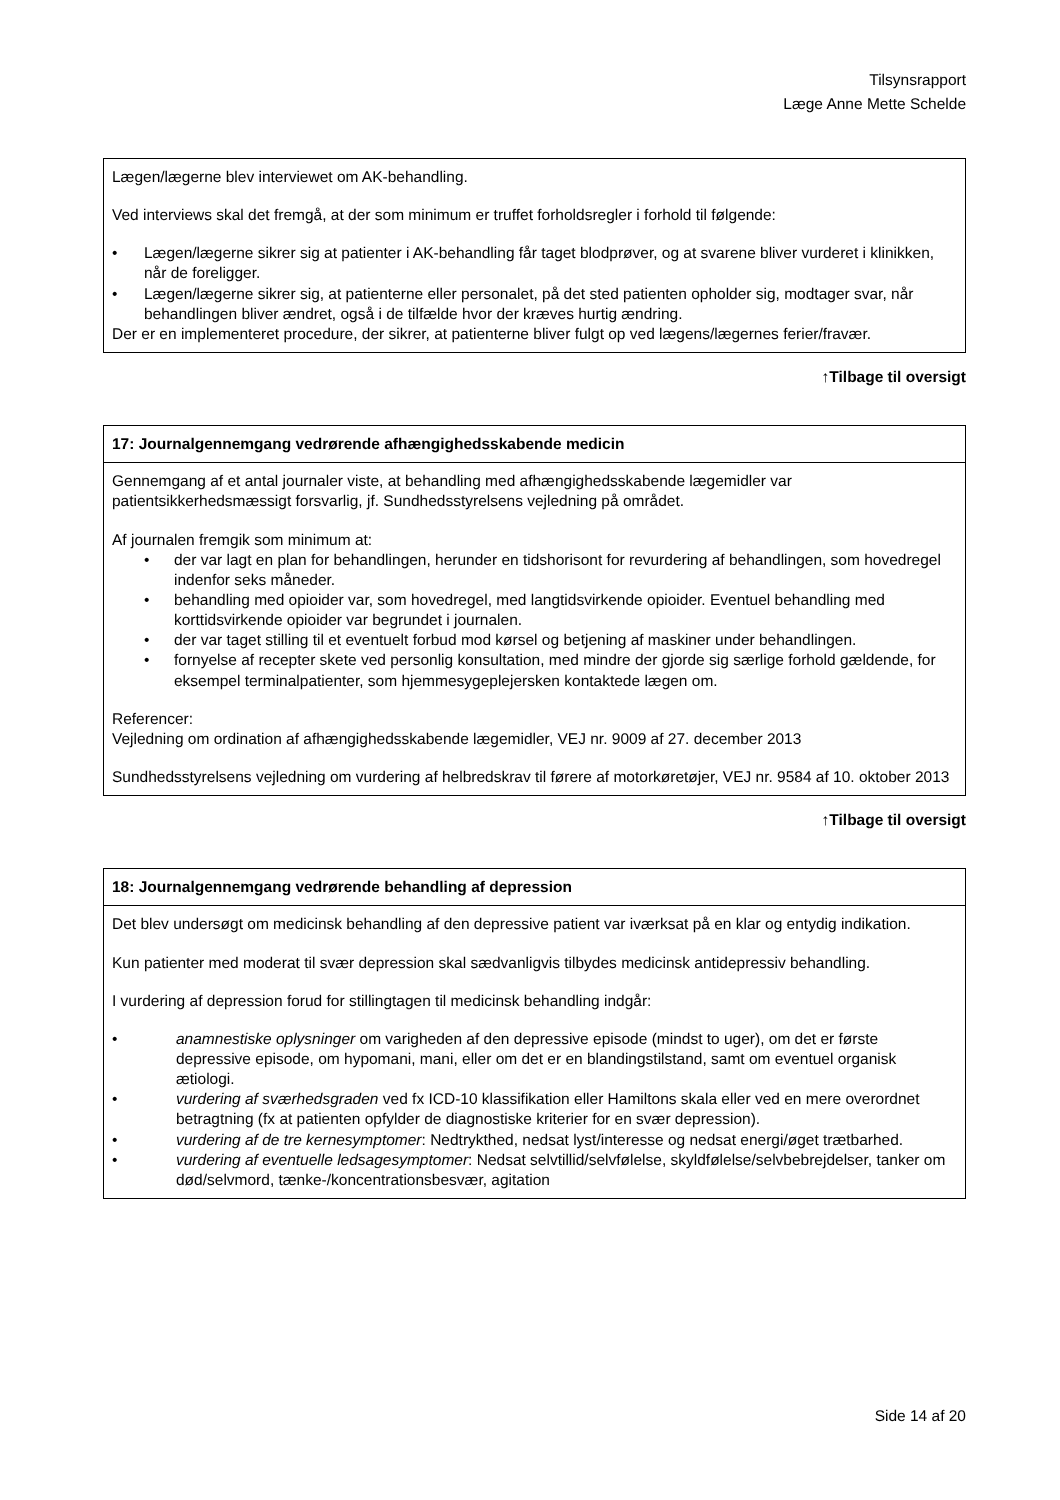Tilsynsrapport
Læge Anne Mette Schelde
Lægen/lægerne blev interviewet om AK-behandling.
Ved interviews skal det fremgå, at der som minimum er truffet forholdsregler i forhold til følgende:
• Lægen/lægerne sikrer sig at patienter i AK-behandling får taget blodprøver, og at svarene bliver vurderet i klinikken, når de foreligger.
• Lægen/lægerne sikrer sig, at patienterne eller personalet, på det sted patienten opholder sig, modtager svar, når behandlingen bliver ændret, også i de tilfælde hvor der kræves hurtig ændring.
Der er en implementeret procedure, der sikrer, at patienterne bliver fulgt op ved lægens/lægernes ferier/fravær.
↑Tilbage til oversigt
17: Journalgennemgang vedrørende afhængighedsskabende medicin
Gennemgang af et antal journaler viste, at behandling med afhængighedsskabende lægemidler var patientsikkerhedsmæssigt forsvarlig, jf. Sundhedsstyrelsens vejledning på området.
Af journalen fremgik som minimum at:
• der var lagt en plan for behandlingen, herunder en tidshorisont for revurdering af behandlingen, som hovedregel indenfor seks måneder.
• behandling med opioider var, som hovedregel, med langtidsvirkende opioider. Eventuel behandling med korttidsvirkende opioider var begrundet i journalen.
• der var taget stilling til et eventuelt forbud mod kørsel og betjening af maskiner under behandlingen.
• fornyelse af recepter skete ved personlig konsultation, med mindre der gjorde sig særlige forhold gældende, for eksempel terminalpatienter, som hjemmesygeplejersken kontaktede lægen om.
Referencer:
Vejledning om ordination af afhængighedsskabende lægemidler, VEJ nr. 9009 af 27. december 2013
Sundhedsstyrelsens vejledning om vurdering af helbredskrav til førere af motorkøretøjer, VEJ nr. 9584 af 10. oktober 2013
↑Tilbage til oversigt
18: Journalgennemgang vedrørende behandling af depression
Det blev undersøgt om medicinsk behandling af den depressive patient var iværksat på en klar og entydig indikation.
Kun patienter med moderat til svær depression skal sædvanligvis tilbydes medicinsk antidepressiv behandling.
I vurdering af depression forud for stillingtagen til medicinsk behandling indgår:
• anamnestiske oplysninger om varigheden af den depressive episode (mindst to uger), om det er første depressive episode, om hypomani, mani, eller om det er en blandingstilstand, samt om eventuel organisk ætiologi.
• vurdering af sværhedsgraden ved fx ICD-10 klassifikation eller Hamiltons skala eller ved en mere overordnet betragtning (fx at patienten opfylder de diagnostiske kriterier for en svær depression).
• vurdering af de tre kernesymptomer: Nedtrykthed, nedsat lyst/interesse og nedsat energi/øget trætbarhed.
• vurdering af eventuelle ledsagesymptomer: Nedsat selvtillid/selvfølelse, skyldfølelse/selvbebrejdelser, tanker om død/selvmord, tænke-/koncentrationsbesvær, agitation
Side 14 af 20